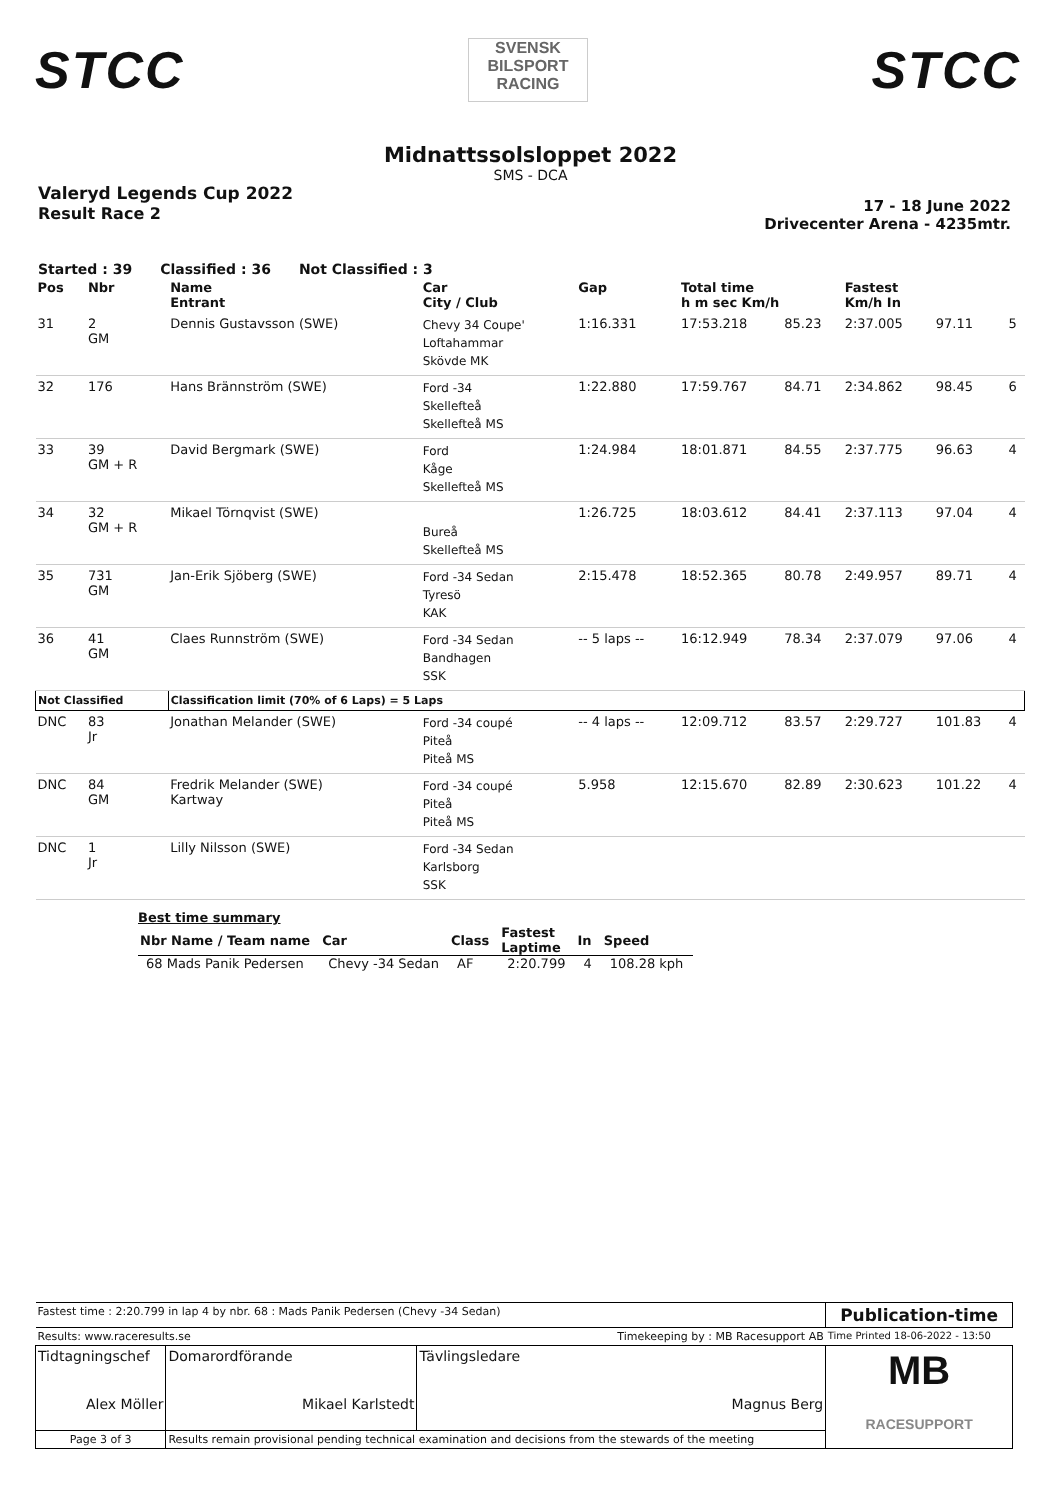STCC
SVENSK
BILSPORT
RACING
STCC
Midnattssolsloppet 2022
SMS - DCA
Valeryd Legends Cup 2022
Result Race 2
17 - 18 June 2022
Drivecenter Arena - 4235mtr.
Started : 39 Classified : 36 Not Classified : 3
| Pos | Nbr | Name Entrant | Car City / Club | Gap | Total time h m sec Km/h | | Fastest Km/h In | | |
| --- | --- | --- | --- | --- | --- | --- | --- | --- | --- |
| 31 | 2 GM | Dennis Gustavsson (SWE) | Chevy 34 Coupe' Loftahammar Skövde MK | 1:16.331 | 17:53.218 | 85.23 | 2:37.005 | 97.11 | 5 |
| 32 | 176 | Hans Brännström (SWE) | Ford -34 Skellefteå Skellefteå MS | 1:22.880 | 17:59.767 | 84.71 | 2:34.862 | 98.45 | 6 |
| 33 | 39 GM + R | David Bergmark (SWE) | Ford Kåge Skellefteå MS | 1:24.984 | 18:01.871 | 84.55 | 2:37.775 | 96.63 | 4 |
| 34 | 32 GM + R | Mikael Törnqvist (SWE) | Bureå Skellefteå MS | 1:26.725 | 18:03.612 | 84.41 | 2:37.113 | 97.04 | 4 |
| 35 | 731 GM | Jan-Erik Sjöberg (SWE) | Ford -34 Sedan Tyresö KAK | 2:15.478 | 18:52.365 | 80.78 | 2:49.957 | 89.71 | 4 |
| 36 | 41 GM | Claes Runnström (SWE) | Ford -34 Sedan Bandhagen SSK | -- 5 laps -- | 16:12.949 | 78.34 | 2:37.079 | 97.06 | 4 |
| Not Classified | | Classification limit (70% of 6 Laps) = 5 Laps | | | | | | | |
| DNC | 83 Jr | Jonathan Melander (SWE) | Ford -34 coupé Piteå Piteå MS | -- 4 laps -- | 12:09.712 | 83.57 | 2:29.727 | 101.83 | 4 |
| DNC | 84 GM | Fredrik Melander (SWE) Kartway | Ford -34 coupé Piteå Piteå MS | 5.958 | 12:15.670 | 82.89 | 2:30.623 | 101.22 | 4 |
| DNC | 1 Jr | Lilly Nilsson (SWE) | Ford -34 Sedan Karlsborg SSK | | | | | | |
Best time summary
| Nbr Name / Team name | Car | Class | Fastest Laptime | In | Speed |
| --- | --- | --- | --- | --- | --- |
| 68 Mads Panik Pedersen | Chevy -34 Sedan | AF | 2:20.799 | 4 | 108.28 kph |
| Fastest time : 2:20.799 in lap 4 by nbr. 68 : Mads Panik Pedersen (Chevy -34 Sedan) | | | Publication-time |
| Results: www.raceresults.se | | Timekeeping by : MB Racesupport AB | Time Printed 18-06-2022 - 13:50 |
| Tidtagningschef Alex Möller | Domarordförande Mikael Karlstedt | Tävlingsledare Magnus Berg | MB RACESUPPORT |
| Page 3 of 3 | Results remain provisional pending technical examination and decisions from the stewards of the meeting | | |